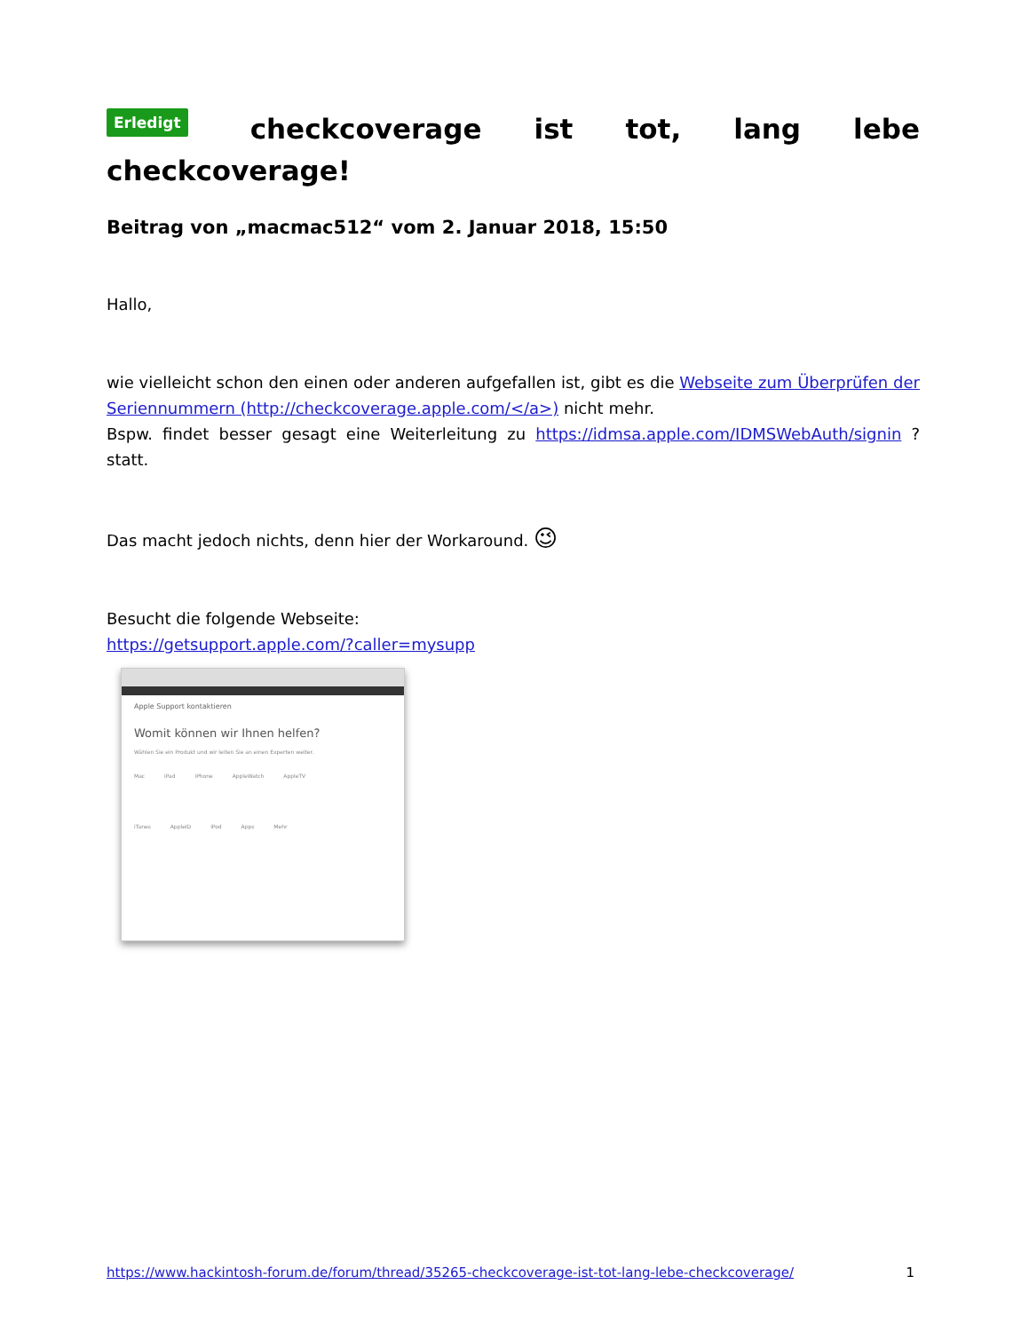Erledigt checkcoverage ist tot, lang lebe checkcoverage!
Beitrag von „macmac512“ vom 2. Januar 2018, 15:50
Hallo,
wie vielleicht schon den einen oder anderen aufgefallen ist, gibt es die Webseite zum Überprüfen der Seriennummern (http://checkcoverage.apple.com/</a>) nicht mehr.
Bspw. findet besser gesagt eine Weiterleitung zu https://idmsa.apple.com/IDMSWebAuth/signin ? statt.
Das macht jedoch nichts, denn hier der Workaround. 😉
Besucht die folgende Webseite:
https://getsupport.apple.com/?caller=mysupp
Apple Support kontaktieren
Womit können wir Ihnen helfen?
Wählen Sie ein Produkt und wir leiten Sie an einen Experten weiter.
Mac iPad iPhone AppleWatch AppleTV
iTunes AppleID iPod Apps Mehr
https://www.hackintosh-forum.de/forum/thread/35265-checkcoverage-ist-tot-lang-lebe-checkcoverage/ 1